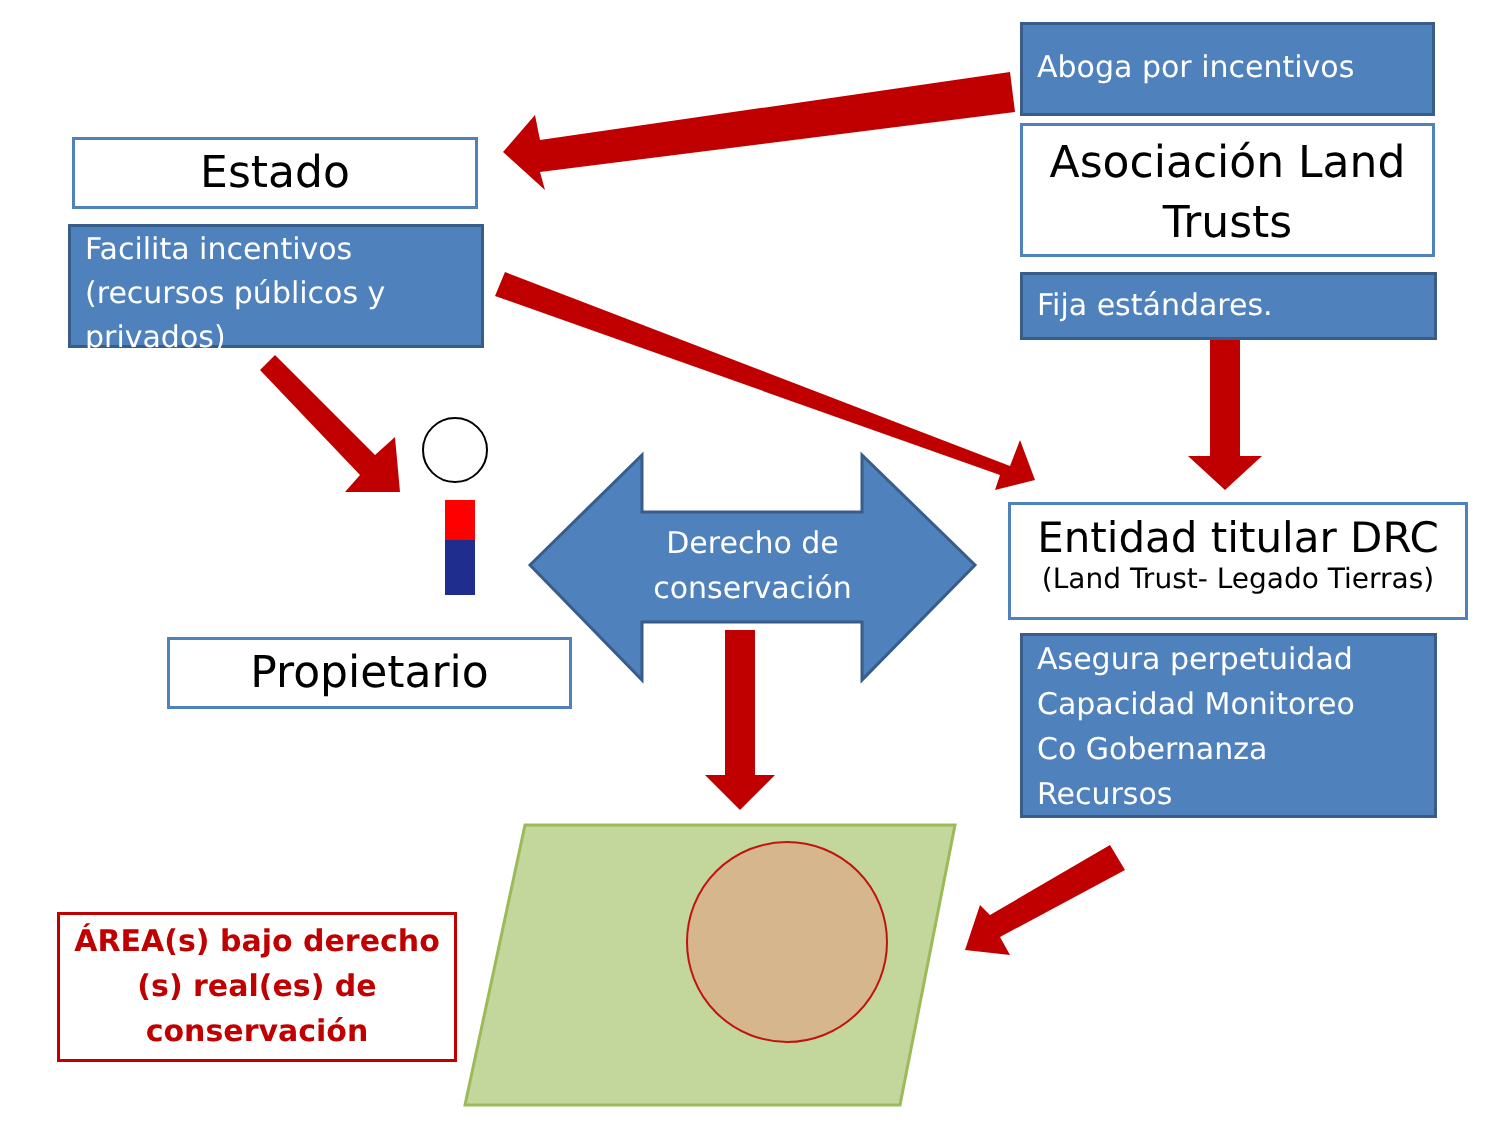Aboga por incentivos
Estado
Facilita incentivos (recursos públicos y privados)
Asociación Land Trusts
Fija estándares.
Derecho de conservación
Entidad titular DRC
(Land Trust- Legado Tierras)
Propietario
Asegura perpetuidad
Capacidad Monitoreo
Co Gobernanza
Recursos
ÁREA(s) bajo derecho (s) real(es) de conservación